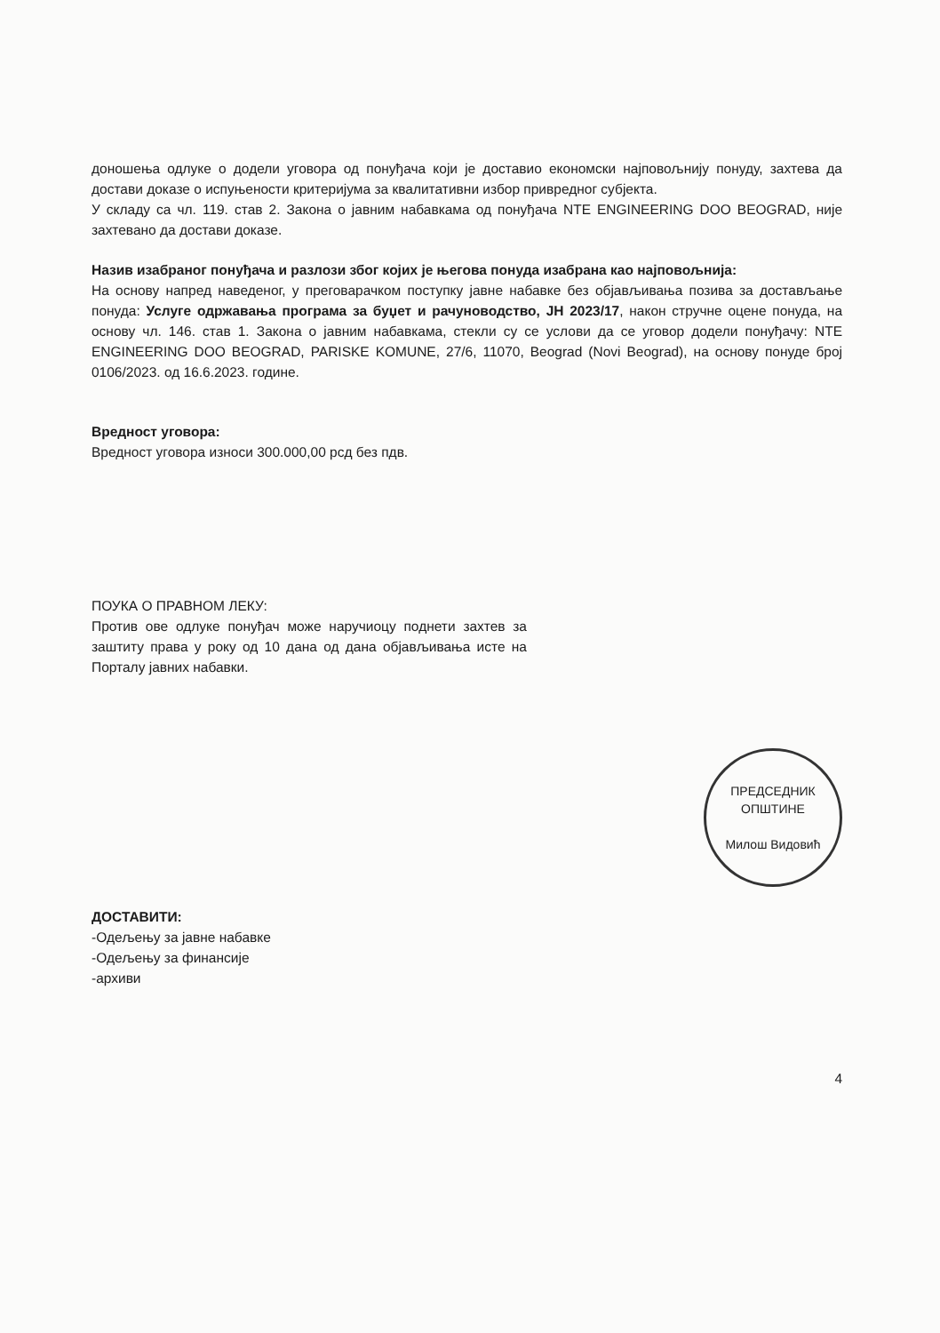доношења одлуке о додели уговора од понуђача који је доставио економски најповољнију понуду, захтева да достави доказе о испуњености критеријума за квалитативни избор привредног субјекта.
У складу са чл. 119. став 2. Закона о јавним набавкама од понуђача NTE ENGINEERING DOO BEOGRAD, није захтевано да достави доказе.
Назив изабраног понуђача и разлози због којих је његова понуда изабрана као најповољнија:
На основу напред наведеног, у преговарачком поступку јавне набавке без објављивања позива за достављање понуда: Услуге одржавања програма за буџет и рачуноводство, ЈН 2023/17, након стручне оцене понуда, на основу чл. 146. став 1. Закона о јавним набавкама, стекли су се услови да се уговор додели понуђачу: NTE ENGINEERING DOO BEOGRAD, PARISKE KOMUNE, 27/6, 11070, Beograd (Novi Beograd), на основу понуде број 0106/2023. од 16.6.2023. године.
Вредност уговора:
Вредност уговора износи 300.000,00 рсд без пдв.
ПОУКА О ПРАВНОМ ЛЕКУ:
Против ове одлуке понуђач може наручиоцу поднети захтев за заштиту права у року од 10 дана од дана објављивања исте на Порталу јавних набавки.
ПРЕДСЕДНИК ОПШТИНЕ
Милош Видовић
ДОСТАВИТИ:
-Одељењу за јавне набавке
-Одељењу за финансије
-архиви
4